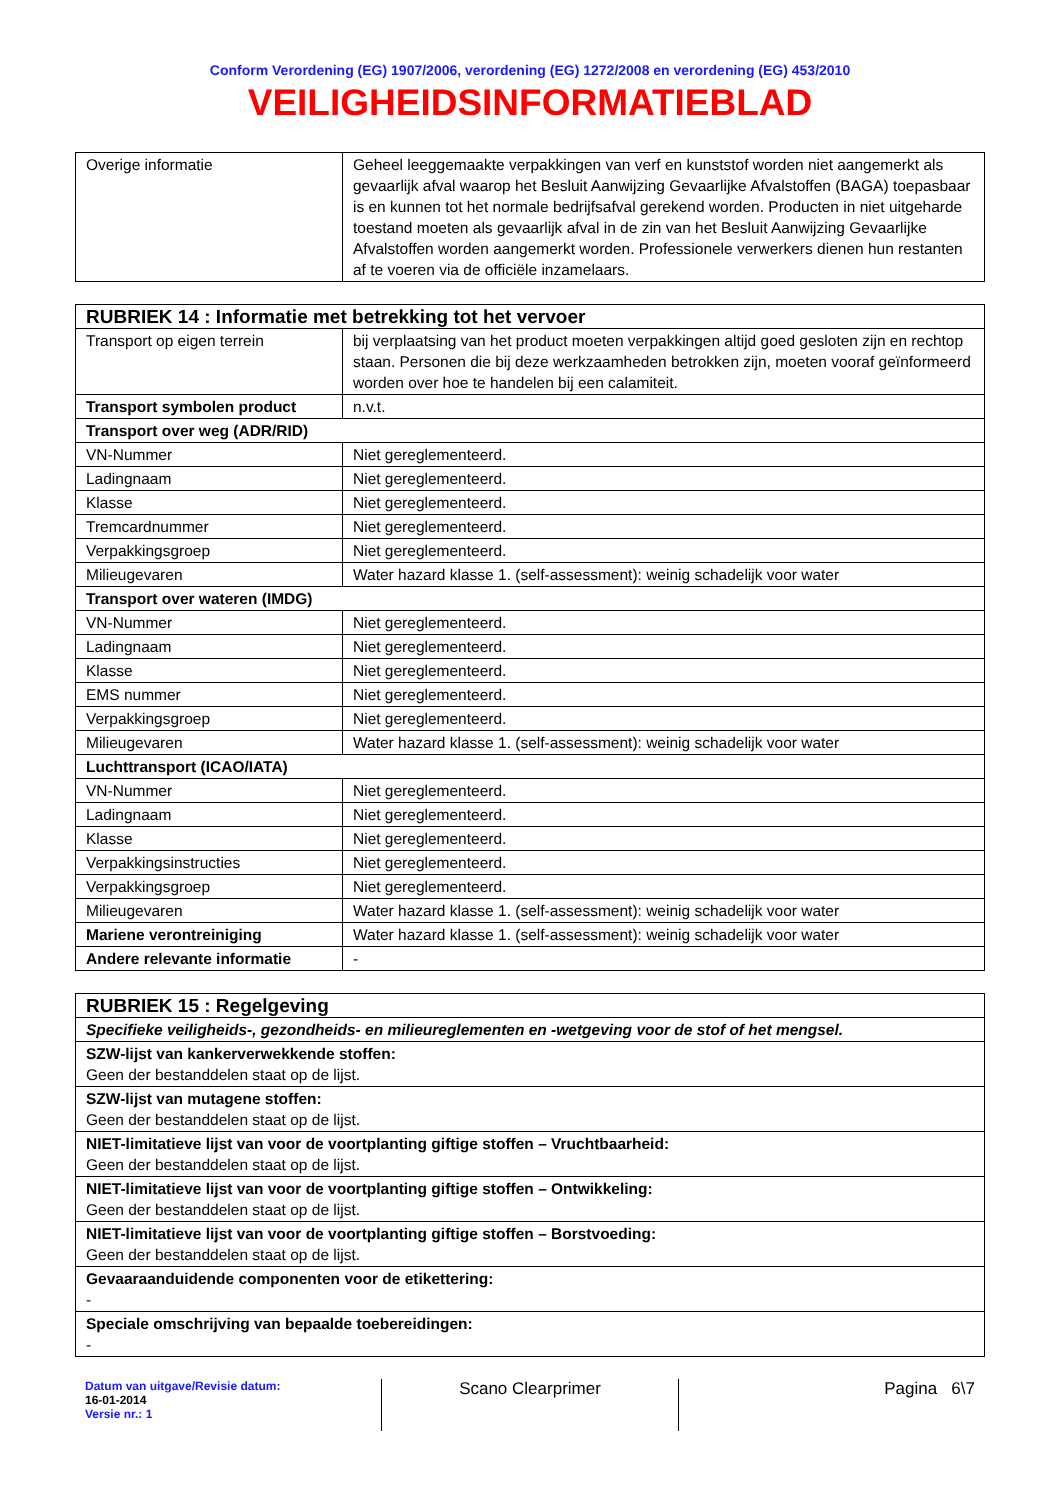Conform Verordening (EG) 1907/2006, verordening (EG) 1272/2008 en verordening (EG) 453/2010
VEILIGHEIDSINFORMATIEBLAD
| Overige informatie | Geheel leeggemaakte verpakkingen van verf en kunststof worden niet aangemerkt als gevaarlijk afval waarop het Besluit Aanwijzing Gevaarlijke Afvalstoffen (BAGA) toepasbaar is en kunnen tot het normale bedrijfsafval gerekend worden. Producten in niet uitgeharde toestand moeten als gevaarlijk afval in de zin van het Besluit Aanwijzing Gevaarlijke Afvalstoffen worden aangemerkt worden. Professionele verwerkers dienen hun restanten af te voeren via de officiële inzamelaars. |
| RUBRIEK 14 : Informatie met betrekking tot het vervoer | |
| --- | --- |
| Transport op eigen terrein | bij verplaatsing van het product moeten verpakkingen altijd goed gesloten zijn en rechtop staan. Personen die bij deze werkzaamheden betrokken zijn, moeten vooraf geïnformeerd worden over hoe te handelen bij een calamiteit. |
| Transport symbolen product | n.v.t. |
| Transport over weg (ADR/RID) | |
| VN-Nummer | Niet gereglementeerd. |
| Ladingnaam | Niet gereglementeerd. |
| Klasse | Niet gereglementeerd. |
| Tremcardnummer | Niet gereglementeerd. |
| Verpakkingsgroep | Niet gereglementeerd. |
| Milieugevaren | Water hazard klasse 1. (self-assessment): weinig schadelijk voor water |
| Transport over wateren (IMDG) | |
| VN-Nummer | Niet gereglementeerd. |
| Ladingnaam | Niet gereglementeerd. |
| Klasse | Niet gereglementeerd. |
| EMS nummer | Niet gereglementeerd. |
| Verpakkingsgroep | Niet gereglementeerd. |
| Milieugevaren | Water hazard klasse 1. (self-assessment): weinig schadelijk voor water |
| Luchttransport (ICAO/IATA) | |
| VN-Nummer | Niet gereglementeerd. |
| Ladingnaam | Niet gereglementeerd. |
| Klasse | Niet gereglementeerd. |
| Verpakkingsinstructies | Niet gereglementeerd. |
| Verpakkingsgroep | Niet gereglementeerd. |
| Milieugevaren | Water hazard klasse 1. (self-assessment): weinig schadelijk voor water |
| Mariene verontreiniging | Water hazard klasse 1. (self-assessment): weinig schadelijk voor water |
| Andere relevante informatie | - |
| RUBRIEK 15 : Regelgeving |
| --- |
| Specifieke veiligheids-, gezondheids- en milieureglementen en -wetgeving voor de stof of het mengsel. |
| SZW-lijst van kankerverwekkende stoffen: Geen der bestanddelen staat op de lijst. |
| SZW-lijst van mutagene stoffen: Geen der bestanddelen staat op de lijst. |
| NIET-limitatieve lijst van voor de voortplanting giftige stoffen – Vruchtbaarheid: Geen der bestanddelen staat op de lijst. |
| NIET-limitatieve lijst van voor de voortplanting giftige stoffen – Ontwikkeling: Geen der bestanddelen staat op de lijst. |
| NIET-limitatieve lijst van voor de voortplanting giftige stoffen – Borstvoeding: Geen der bestanddelen staat op de lijst. |
| Gevaaraanduidende componenten voor de etikettering: - |
| Speciale omschrijving van bepaalde toebereidingen: - |
Datum van uitgave/Revisie datum:
16-01-2014
Versie nr.: 1
Scano Clearprimer
Pagina 6\7